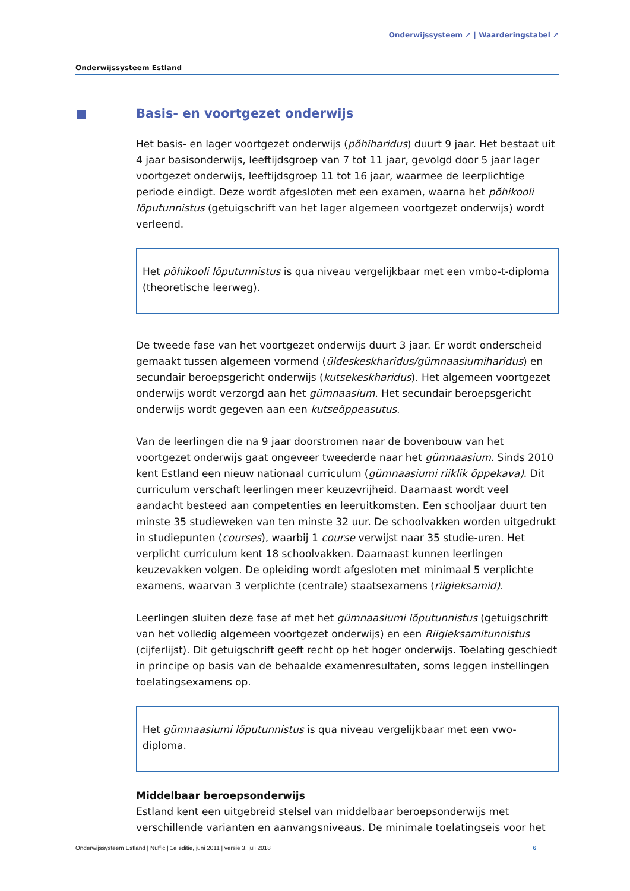Onderwijssysteem ↗ | Waarderingstabel ↗
Onderwijssysteem Estland
Basis- en voortgezet onderwijs
Het basis- en lager voortgezet onderwijs (põhiharidus) duurt 9 jaar. Het bestaat uit 4 jaar basisonderwijs, leeftijdsgroep van 7 tot 11 jaar, gevolgd door 5 jaar lager voortgezet onderwijs, leeftijdsgroep 11 tot 16 jaar, waarmee de leerplichtige periode eindigt. Deze wordt afgesloten met een examen, waarna het põhikooli lõputunnistus (getuigschrift van het lager algemeen voortgezet onderwijs) wordt verleend.
Het põhikooli lõputunnistus is qua niveau vergelijkbaar met een vmbo-t-diploma (theoretische leerweg).
De tweede fase van het voortgezet onderwijs duurt 3 jaar. Er wordt onderscheid gemaakt tussen algemeen vormend (üldeskeskharidus/gümnaasiumiharidus) en secundair beroepsgericht onderwijs (kutsekeskharidus). Het algemeen voortgezet onderwijs wordt verzorgd aan het gümnaasium. Het secundair beroepsgericht onderwijs wordt gegeven aan een kutseõppeasutus.
Van de leerlingen die na 9 jaar doorstromen naar de bovenbouw van het voortgezet onderwijs gaat ongeveer tweederde naar het gümnaasium. Sinds 2010 kent Estland een nieuw nationaal curriculum (gümnaasiumi riiklik õppekava). Dit curriculum verschaft leerlingen meer keuzevrijheid. Daarnaast wordt veel aandacht besteed aan competenties en leeruitkomsten. Een schooljaar duurt ten minste 35 studieweken van ten minste 32 uur. De schoolvakken worden uitgedrukt in studiepunten (courses), waarbij 1 course verwijst naar 35 studie-uren. Het verplicht curriculum kent 18 schoolvakken. Daarnaast kunnen leerlingen keuzevakken volgen. De opleiding wordt afgesloten met minimaal 5 verplichte examens, waarvan 3 verplichte (centrale) staatsexamens (riigieksamid).
Leerlingen sluiten deze fase af met het gümnaasiumi lõputunnistus (getuigschrift van het volledig algemeen voortgezet onderwijs) en een Riigieksamitunnistus (cijferlijst). Dit getuigschrift geeft recht op het hoger onderwijs. Toelating geschiedt in principe op basis van de behaalde examenresultaten, soms leggen instellingen toelatingsexamens op.
Het gümnaasiumi lõputunnistus is qua niveau vergelijkbaar met een vwo-diploma.
Middelbaar beroepsonderwijs
Estland kent een uitgebreid stelsel van middelbaar beroepsonderwijs met verschillende varianten en aanvangsniveaus. De minimale toelatingseis voor het
Onderwijssysteem Estland | Nuffic | 1e editie, juni 2011 | versie 3, juli 2018 6